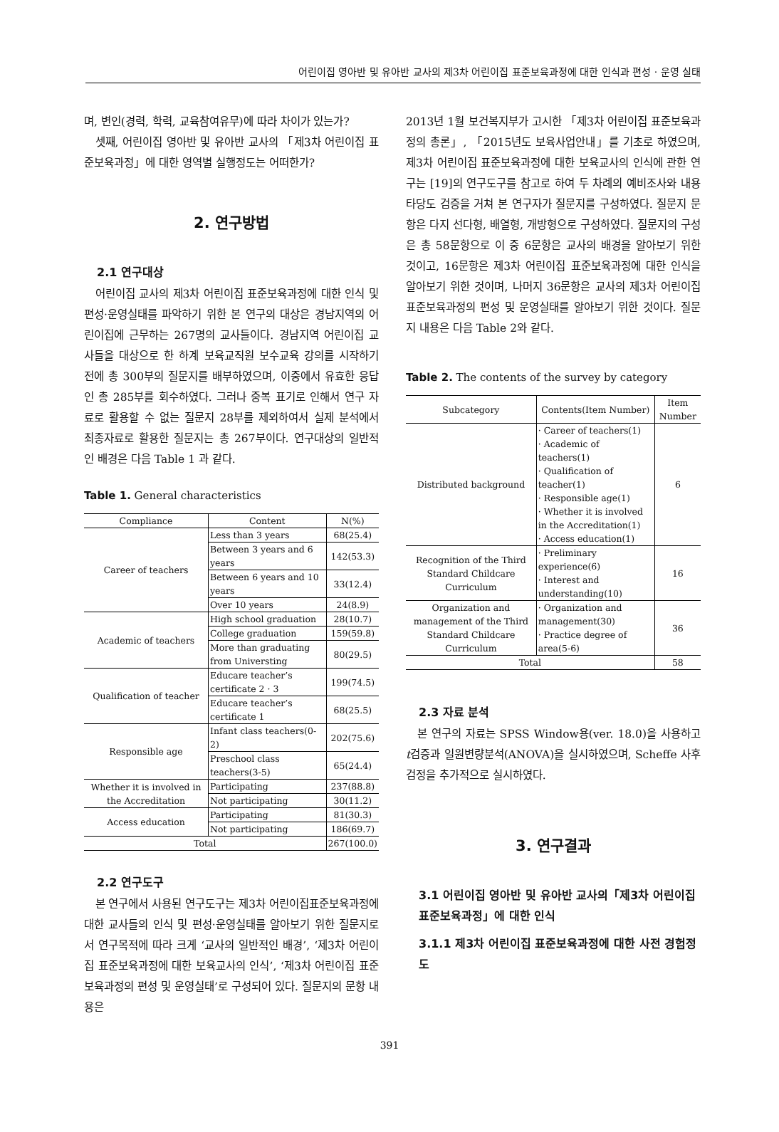어린이집 영아반 및 유아반 교사의 제3차 어린이집 표준보육과정에 대한 인식과 편성 · 운영 실태
며, 변인(경력, 학력, 교육참여유무)에 따라 차이가 있는가?
셋째, 어린이집 영아반 및 유아반 교사의 「제3차 어린이집 표준보육과정」에 대한 영역별 실행정도는 어떠한가?
2. 연구방법
2.1 연구대상
어린이집 교사의 제3차 어린이집 표준보육과정에 대한 인식 및 편성·운영실태를 파악하기 위한 본 연구의 대상은 경남지역의 어린이집에 근무하는 267명의 교사들이다. 경남지역 어린이집 교사들을 대상으로 한 하계 보육교직원 보수교육 강의를 시작하기 전에 총 300부의 질문지를 배부하였으며, 이중에서 유효한 응답인 총 285부를 회수하였다. 그러나 중복 표기로 인해서 연구 자료로 활용할 수 없는 질문지 28부를 제외하여서 실제 분석에서 최종자료로 활용한 질문지는 총 267부이다. 연구대상의 일반적인 배경은 다음 Table 1 과 같다.
Table 1. General characteristics
| Compliance | Content | N(%) |
| --- | --- | --- |
| Career of teachers | Less than 3 years | 68(25.4) |
| | Between 3 years and 6 years | 142(53.3) |
| | Between 6 years and 10 years | 33(12.4) |
| | Over 10 years | 24(8.9) |
| Academic of teachers | High school graduation | 28(10.7) |
| | College graduation | 159(59.8) |
| | More than graduating from Universting | 80(29.5) |
| Qualification of teacher | Educare teacher’s certificate 2 · 3 | 199(74.5) |
| | Educare teacher’s certificate 1 | 68(25.5) |
| Responsible age | Infant class teachers(0-2) | 202(75.6) |
| | Preschool class teachers(3-5) | 65(24.4) |
| Whether it is involved in the Accreditation | Participating | 237(88.8) |
| | Not participating | 30(11.2) |
| Access education | Participating | 81(30.3) |
| | Not participating | 186(69.7) |
| Total | | 267(100.0) |
2.2 연구도구
본 연구에서 사용된 연구도구는 제3차 어린이집표준보육과정에 대한 교사들의 인식 및 편성·운영실태를 알아보기 위한 질문지로서 연구목적에 따라 크게 ‘교사의 일반적인 배경’, ‘제3차 어린이집 표준보육과정에 대한 보육교사의 인식’, ‘제3차 어린이집 표준보육과정의 편성 및 운영실태’로 구성되어 있다. 질문지의 문항 내용은
2013년 1월 보건복지부가 고시한 「제3차 어린이집 표준보육과정의 총론」, 「2015년도 보육사업안내」를 기초로 하였으며, 제3차 어린이집 표준보육과정에 대한 보육교사의 인식에 관한 연구는 [19]의 연구도구를 참고로 하여 두 차례의 예비조사와 내용 타당도 검증을 거쳐 본 연구자가 질문지를 구성하였다. 질문지 문항은 다지 선다형, 배열형, 개방형으로 구성하였다. 질문지의 구성은 총 58문항으로 이 중 6문항은 교사의 배경을 알아보기 위한 것이고, 16문항은 제3차 어린이집 표준보육과정에 대한 인식을 알아보기 위한 것이며, 나머지 36문항은 교사의 제3차 어린이집 표준보육과정의 편성 및 운영실태를 알아보기 위한 것이다. 질문지 내용은 다음 Table 2와 같다.
Table 2. The contents of the survey by category
| Subcategory | Contents(Item Number) | Item Number |
| --- | --- | --- |
| Distributed background | · Career of teachers(1) · Academic of teachers(1) · Qualification of teacher(1) · Responsible age(1) · Whether it is involved in the Accreditation(1) · Access education(1) | 6 |
| Recognition of the Third Standard Childcare Curriculum | · Preliminary experience(6) · Interest and understanding(10) | 16 |
| Organization and management of the Third Standard Childcare Curriculum | · Organization and management(30) · Practice degree of area(5-6) | 36 |
| Total | | 58 |
2.3 자료 분석
본 연구의 자료는 SPSS Window용(ver. 18.0)을 사용하고 t검증과 일원변량분석(ANOVA)을 실시하였으며, Scheffe 사후검정을 추가적으로 실시하였다.
3. 연구결과
3.1 어린이집 영아반 및 유아반 교사의「제3차 어린이집 표준보육과정」에 대한 인식
3.1.1 제3차 어린이집 표준보육과정에 대한 사전 경험정도
391